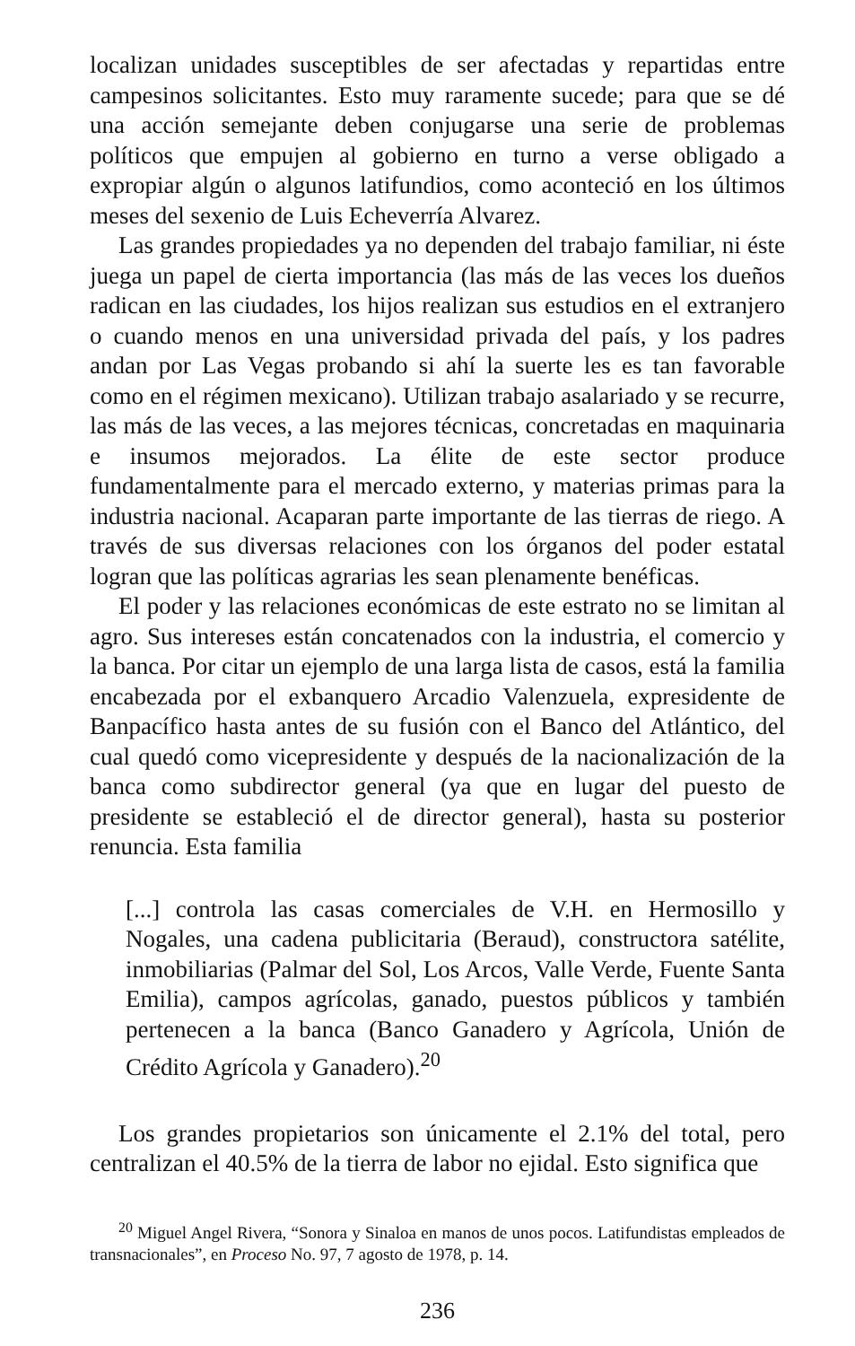localizan unidades susceptibles de ser afectadas y repartidas entre campesinos solicitantes. Esto muy raramente sucede; para que se dé una acción semejante deben conjugarse una serie de problemas políticos que empujen al gobierno en turno a verse obligado a expropiar algún o algunos latifundios, como aconteció en los últimos meses del sexenio de Luis Echeverría Alvarez.
Las grandes propiedades ya no dependen del trabajo familiar, ni éste juega un papel de cierta importancia (las más de las veces los dueños radican en las ciudades, los hijos realizan sus estudios en el extranjero o cuando menos en una universidad privada del país, y los padres andan por Las Vegas probando si ahí la suerte les es tan favorable como en el régimen mexicano). Utilizan trabajo asalariado y se recurre, las más de las veces, a las mejores técnicas, concretadas en maquinaria e insumos mejorados. La élite de este sector produce fundamentalmente para el mercado externo, y materias primas para la industria nacional. Acaparan parte importante de las tierras de riego. A través de sus diversas relaciones con los órganos del poder estatal logran que las políticas agrarias les sean plenamente benéficas.
El poder y las relaciones económicas de este estrato no se limitan al agro. Sus intereses están concatenados con la industria, el comercio y la banca. Por citar un ejemplo de una larga lista de casos, está la familia encabezada por el exbanquero Arcadio Valenzuela, expresidente de Banpacífico hasta antes de su fusión con el Banco del Atlántico, del cual quedó como vicepresidente y después de la nacionalización de la banca como subdirector general (ya que en lugar del puesto de presidente se estableció el de director general), hasta su posterior renuncia. Esta familia
[...] controla las casas comerciales de V.H. en Hermosillo y Nogales, una cadena publicitaria (Beraud), constructora satélite, inmobiliarias (Palmar del Sol, Los Arcos, Valle Verde, Fuente Santa Emilia), campos agrícolas, ganado, puestos públicos y también pertenecen a la banca (Banco Ganadero y Agrícola, Unión de Crédito Agrícola y Ganadero).<sup>20</sup>
Los grandes propietarios son únicamente el 2.1% del total, pero centralizan el 40.5% de la tierra de labor no ejidal. Esto significa que
<sup>20</sup> Miguel Angel Rivera, “Sonora y Sinaloa en manos de unos pocos. Latifundistas empleados de transnacionales”, en Proceso No. 97, 7 agosto de 1978, p. 14.
236